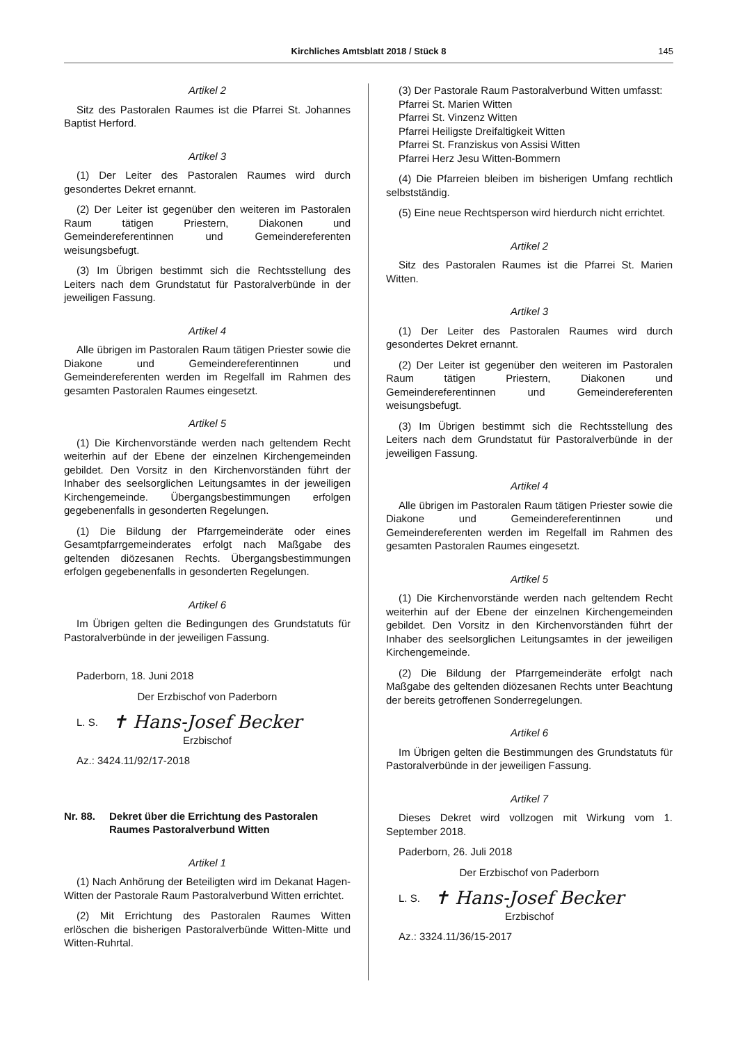Kirchliches Amtsblatt 2018 / Stück 8 145
Artikel 2
Sitz des Pastoralen Raumes ist die Pfarrei St. Johannes Baptist Herford.
Artikel 3
(1) Der Leiter des Pastoralen Raumes wird durch gesondertes Dekret ernannt.
(2) Der Leiter ist gegenüber den weiteren im Pastoralen Raum tätigen Priestern, Diakonen und Gemeindereferentinnen und Gemeindereferenten weisungsbefugt.
(3) Im Übrigen bestimmt sich die Rechtsstellung des Leiters nach dem Grundstatut für Pastoralverbünde in der jeweiligen Fassung.
Artikel 4
Alle übrigen im Pastoralen Raum tätigen Priester sowie die Diakone und Gemeindereferentinnen und Gemeindereferenten werden im Regelfall im Rahmen des gesamten Pastoralen Raumes eingesetzt.
Artikel 5
(1) Die Kirchenvorstände werden nach geltendem Recht weiterhin auf der Ebene der einzelnen Kirchengemeinden gebildet. Den Vorsitz in den Kirchenvorständen führt der Inhaber des seelsorglichen Leitungsamtes in der jeweiligen Kirchengemeinde. Übergangsbestimmungen erfolgen gegebenenfalls in gesonderten Regelungen.
(1) Die Bildung der Pfarrgemeinderäte oder eines Gesamtpfarrgemeinderates erfolgt nach Maßgabe des geltenden diözesanen Rechts. Übergangsbestimmungen erfolgen gegebenenfalls in gesonderten Regelungen.
Artikel 6
Im Übrigen gelten die Bedingungen des Grundstatuts für Pastoralverbünde in der jeweiligen Fassung.
Paderborn, 18. Juni 2018
Der Erzbischof von Paderborn
L. S. ✝ Hans-Josef Becker
Erzbischof
Az.: 3424.11/92/17-2018
Nr. 88. Dekret über die Errichtung des Pastoralen Raumes Pastoralverbund Witten
Artikel 1
(1) Nach Anhörung der Beteiligten wird im Dekanat Hagen-Witten der Pastorale Raum Pastoralverbund Witten errichtet.
(2) Mit Errichtung des Pastoralen Raumes Witten erlöschen die bisherigen Pastoralverbünde Witten-Mitte und Witten-Ruhrtal.
(3) Der Pastorale Raum Pastoralverbund Witten umfasst:
Pfarrei St. Marien Witten
Pfarrei St. Vinzenz Witten
Pfarrei Heiligste Dreifaltigkeit Witten
Pfarrei St. Franziskus von Assisi Witten
Pfarrei Herz Jesu Witten-Bommern
(4) Die Pfarreien bleiben im bisherigen Umfang rechtlich selbstständig.
(5) Eine neue Rechtsperson wird hierdurch nicht errichtet.
Artikel 2
Sitz des Pastoralen Raumes ist die Pfarrei St. Marien Witten.
Artikel 3
(1) Der Leiter des Pastoralen Raumes wird durch gesondertes Dekret ernannt.
(2) Der Leiter ist gegenüber den weiteren im Pastoralen Raum tätigen Priestern, Diakonen und Gemeindereferentinnen und Gemeindereferenten weisungsbefugt.
(3) Im Übrigen bestimmt sich die Rechtsstellung des Leiters nach dem Grundstatut für Pastoralverbünde in der jeweiligen Fassung.
Artikel 4
Alle übrigen im Pastoralen Raum tätigen Priester sowie die Diakone und Gemeindereferentinnen und Gemeindereferenten werden im Regelfall im Rahmen des gesamten Pastoralen Raumes eingesetzt.
Artikel 5
(1) Die Kirchenvorstände werden nach geltendem Recht weiterhin auf der Ebene der einzelnen Kirchengemeinden gebildet. Den Vorsitz in den Kirchenvorständen führt der Inhaber des seelsorglichen Leitungsamtes in der jeweiligen Kirchengemeinde.
(2) Die Bildung der Pfarrgemeinderäte erfolgt nach Maßgabe des geltenden diözesanen Rechts unter Beachtung der bereits getroffenen Sonderregelungen.
Artikel 6
Im Übrigen gelten die Bestimmungen des Grundstatuts für Pastoralverbünde in der jeweiligen Fassung.
Artikel 7
Dieses Dekret wird vollzogen mit Wirkung vom 1. September 2018.
Paderborn, 26. Juli 2018
Der Erzbischof von Paderborn
L. S. ✝ Hans-Josef Becker
Erzbischof
Az.: 3324.11/36/15-2017